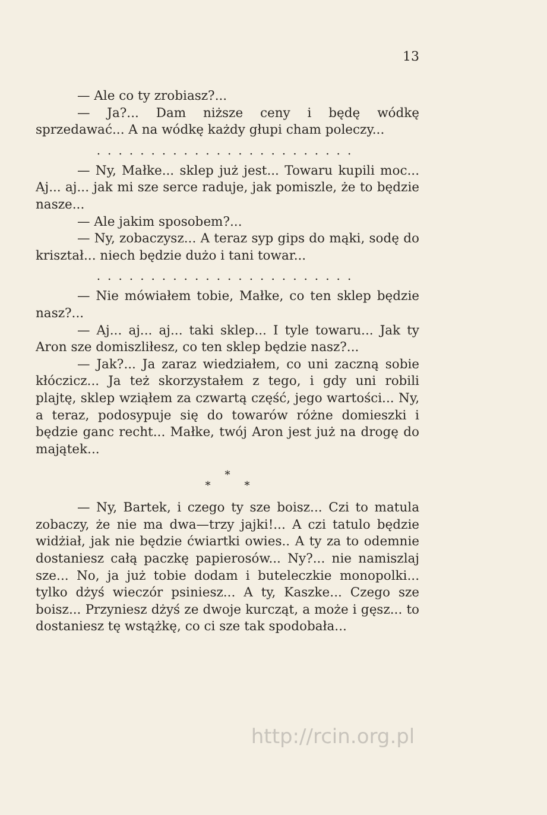13
— Ale co ty zrobiasz?...
— Ja?... Dam niższe ceny i będę wódkę sprzedawać... A na wódkę każdy głupi cham poleczy...
........................
— Ny, Małke... sklep już jest... Towaru kupili moc... Aj... aj... jak mi sze serce raduje, jak pomiszle, że to będzie nasze...
— Ale jakim sposobem?...
— Ny, zobaczysz... A teraz syp gips do mąki, sodę do kriształ... niech będzie dużo i tani towar...
........................
— Nie mówiałem tobie, Małke, co ten sklep będzie nasz?...
— Aj... aj... aj... taki sklep... I tyle towaru... Jak ty Aron sze domiszliłesz, co ten sklep będzie nasz?...
— Jak?... Ja zaraz wiedziałem, co uni zaczną sobie kłóczicz... Ja też skorzystałem z tego, i gdy uni robili plajtę, sklep wziąłem za czwartą część, jego wartości... Ny, a teraz, podosypuje się do towarów różne domieszki i będzie ganc recht... Małke, twój Aron jest już na drogę do majątek...
*
* *
— Ny, Bartek, i czego ty sze boisz... Czi to matula zobaczy, że nie ma dwa—trzy jajki!... A czi tatulo będzie widżiał, jak nie będzie ćwiartki owies.. A ty za to odemnie dostaniesz całą paczkę papierosów... Ny?... nie namiszlaj sze... No, ja już tobie dodam i buteleczkie monopolki... tylko dżyś wieczór psiniesz... A ty, Kaszke... Czego sze boisz... Przyniesz dżyś ze dwoje kurcząt, a może i gęsz... to dostaniesz tę wstążkę, co ci sze tak spodobała...
http://rcin.org.pl